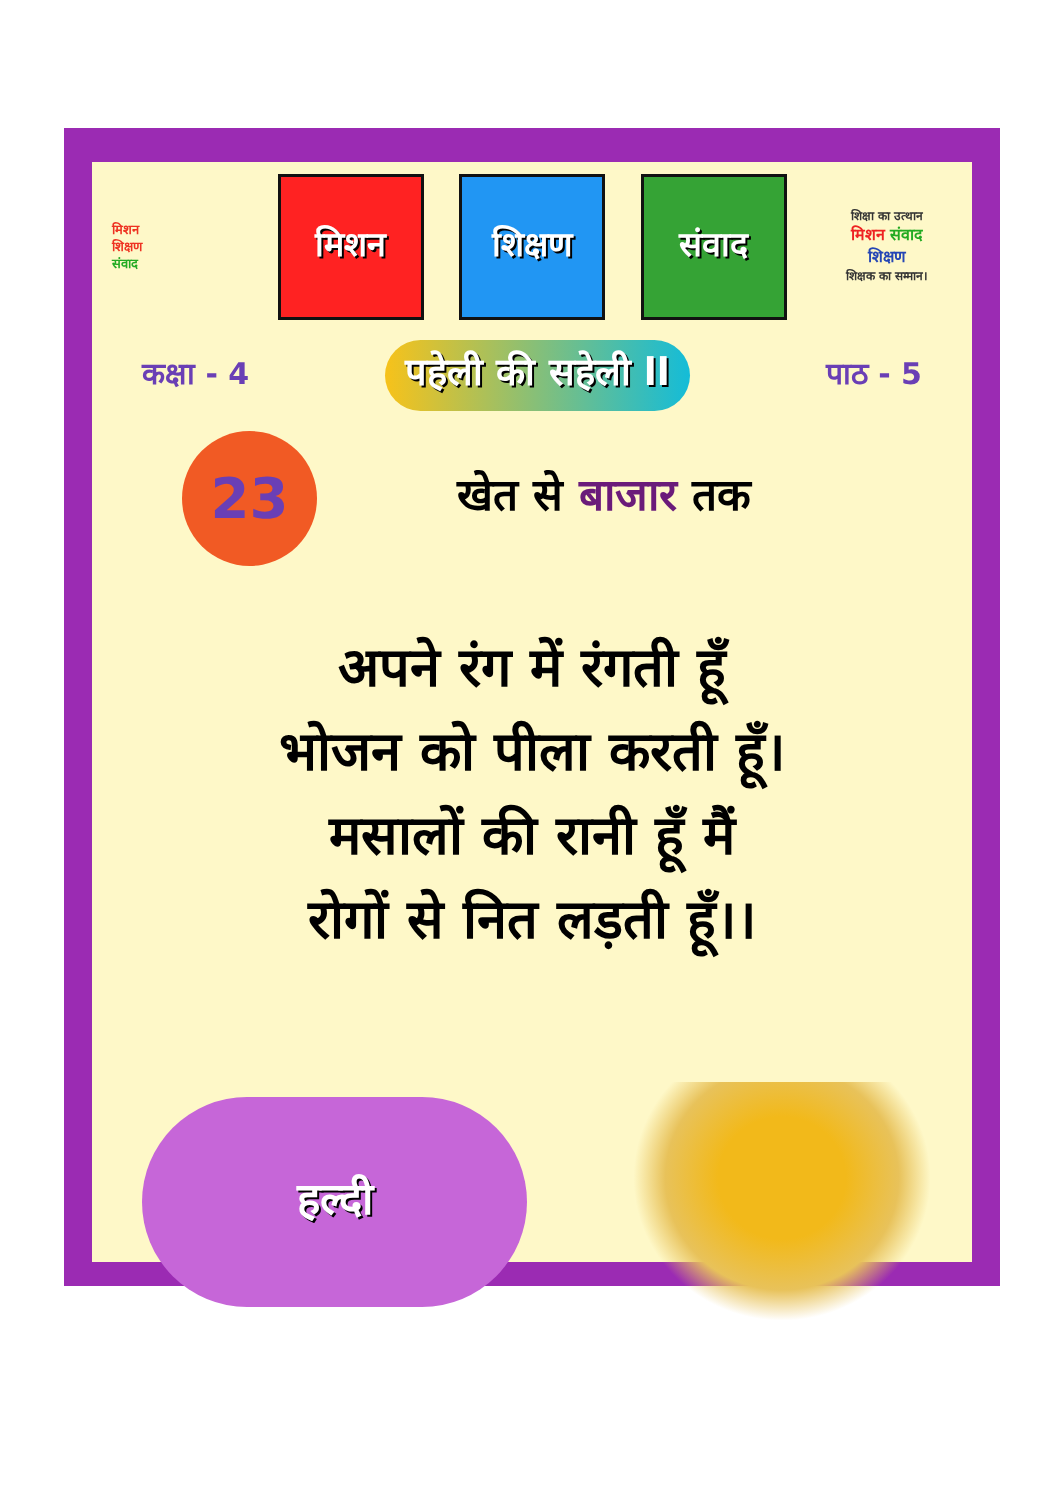मिशन
शिक्षण
संवाद
मिशन शिक्षण संवाद
शिक्षा का उत्थान
मिशन संवाद
शिक्षण
शिक्षक का सम्मान।
कक्षा - 4
पहेली की सहेली ll
पाठ - 5
23
खेत से बाजार तक
अपने रंग में रंगती हूँ
भोजन को पीला करती हूँ।
मसालों की रानी हूँ मैं
रोगों से नित लड़ती हूँ।।
हल्दी